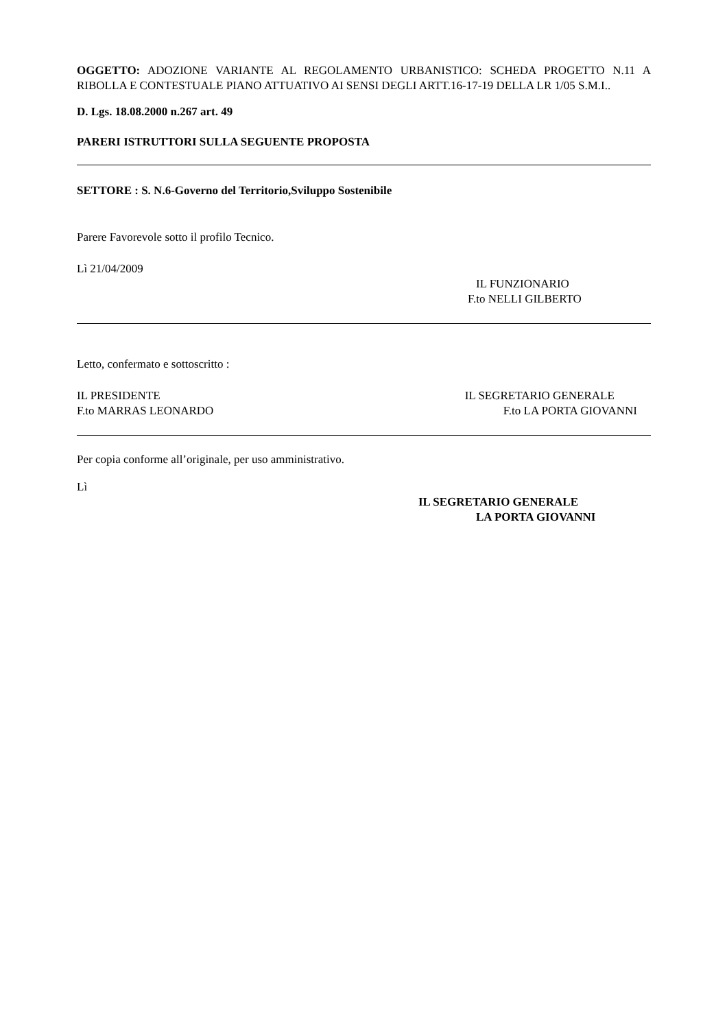OGGETTO: ADOZIONE VARIANTE AL REGOLAMENTO URBANISTICO: SCHEDA PROGETTO N.11 A RIBOLLA E CONTESTUALE PIANO ATTUATIVO AI SENSI DEGLI ARTT.16-17-19 DELLA LR 1/05 S.M.I..
D. Lgs. 18.08.2000 n.267 art. 49
PARERI ISTRUTTORI SULLA SEGUENTE PROPOSTA
SETTORE : S. N.6-Governo del Territorio,Sviluppo Sostenibile
Parere Favorevole sotto il profilo Tecnico.
Lì 21/04/2009
IL FUNZIONARIO
F.to NELLI GILBERTO
Letto, confermato e sottoscritto :
IL PRESIDENTE
F.to MARRAS LEONARDO
IL SEGRETARIO GENERALE
F.to LA PORTA GIOVANNI
Per copia conforme all’originale, per uso amministrativo.
Lì
IL SEGRETARIO GENERALE
LA PORTA GIOVANNI